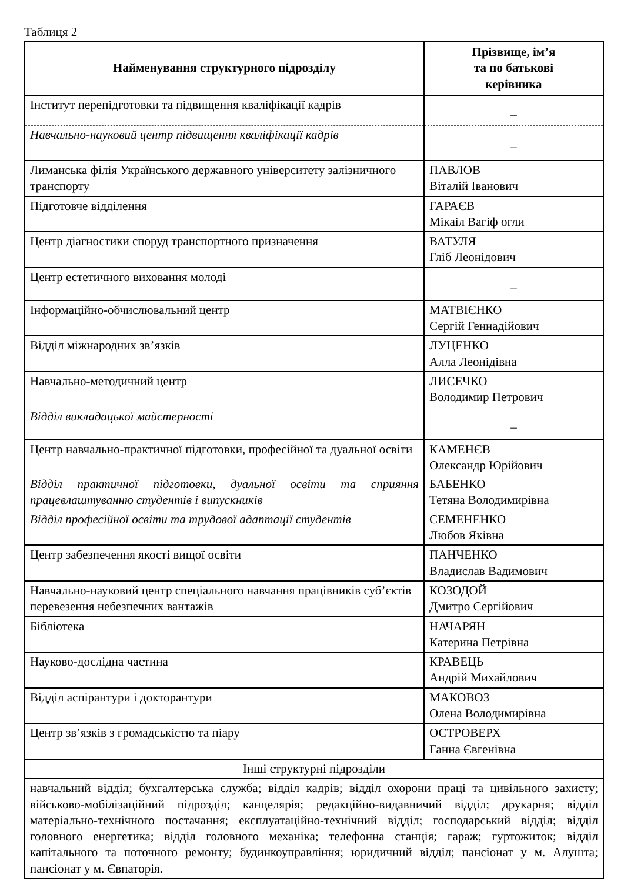Таблиця 2
| Найменування структурного підрозділу | Прізвище, ім’я та по батькові керівника |
| --- | --- |
| Інститут перепідготовки та підвищення кваліфікації кадрів | _ |
| Навчально-науковий центр підвищення кваліфікації кадрів | _ |
| Лиманська філія Українського державного університету залізничного транспорту | ПАВЛОВ Віталій Іванович |
| Підготовче відділення | ГАРАЄВ Мікаіл Вагіф огли |
| Центр діагностики споруд транспортного призначення | ВАТУЛЯ Гліб Леонідович |
| Центр естетичного виховання молоді | _ |
| Інформаційно-обчислювальний центр | МАТВІЄНКО Сергій Геннадійович |
| Відділ міжнародних зв’язків | ЛУЦЕНКО Алла Леонідівна |
| Навчально-методичний центр | ЛИСЕЧКО Володимир Петрович |
| Відділ викладацької майстерності | _ |
| Центр навчально-практичної підготовки, професійної та дуальної освіти | КАМЕНЄВ Олександр Юрійович |
| Відділ практичної підготовки, дуальної освіти та сприяння працевлаштуванню студентів і випускників | БАБЕНКО Тетяна Володимирівна |
| Відділ професійної освіти та трудової адаптації студентів | СЕМЕНЕНКО Любов Яківна |
| Центр забезпечення якості вищої освіти | ПАНЧЕНКО Владислав Вадимович |
| Навчально-науковий центр спеціального навчання працівників суб’єктів перевезення небезпечних вантажів | КОЗОДОЙ Дмитро Сергійович |
| Бібліотека | НАЧАРЯН Катерина Петрівна |
| Науково-дослідна частина | КРАВЕЦЬ Андрій Михайлович |
| Відділ аспірантури і докторантури | МАКОВОЗ Олена Володимирівна |
| Центр зв’язків з громадськістю та піару | ОСТРОВЕРХ Ганна Євгенівна |
| Інші структурні підрозділи | |
| навчальний відділ; бухгалтерська служба; відділ кадрів; відділ охорони праці та цивільного захисту; військово-мобілізаційний підрозділ; канцелярія; редакційно-видавничий відділ; друкарня; відділ матеріально-технічного постачання; експлуатаційно-технічний відділ; господарський відділ; відділ головного енергетика; відділ головного механіка; телефонна станція; гараж; гуртожиток; відділ капітального та поточного ремонту; будинкоуправління; юридичний відділ; пансіонат у м. Алушта; пансіонат у м. Євпаторія. | |